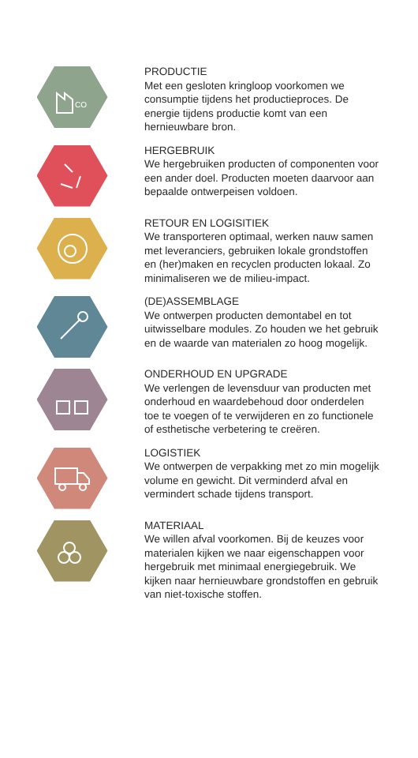CO
PRODUCTIE
Met een gesloten kringloop voorkomen we consumptie tijdens het productieproces. De energie tijdens productie komt van een hernieuwbare bron.
HERGEBRUIK
We hergebruiken producten of componenten voor een ander doel. Producten moeten daarvoor aan bepaalde ontwerpeisen voldoen.
RETOUR EN LOGISITIEK
We transporteren optimaal, werken nauw samen met leveranciers, gebruiken lokale grondstoffen en (her)maken en recyclen producten lokaal. Zo minimaliseren we de milieu-impact.
(DE)ASSEMBLAGE
We ontwerpen producten demontabel en tot uitwisselbare modules. Zo houden we het gebruik en de waarde van materialen zo hoog mogelijk.
ONDERHOUD EN UPGRADE
We verlengen de levensduur van producten met onderhoud en waardebehoud door onderdelen toe te voegen of te verwijderen en zo functionele of esthetische verbetering te creëren.
LOGISTIEK
We ontwerpen de verpakking met zo min mogelijk volume en gewicht. Dit verminderd afval en vermindert schade tijdens transport.
MATERIAAL
We willen afval voorkomen. Bij de keuzes voor materialen kijken we naar eigenschappen voor hergebruik met minimaal energiegebruik. We kijken naar hernieuwbare grondstoffen en gebruik van niet-toxische stoffen.